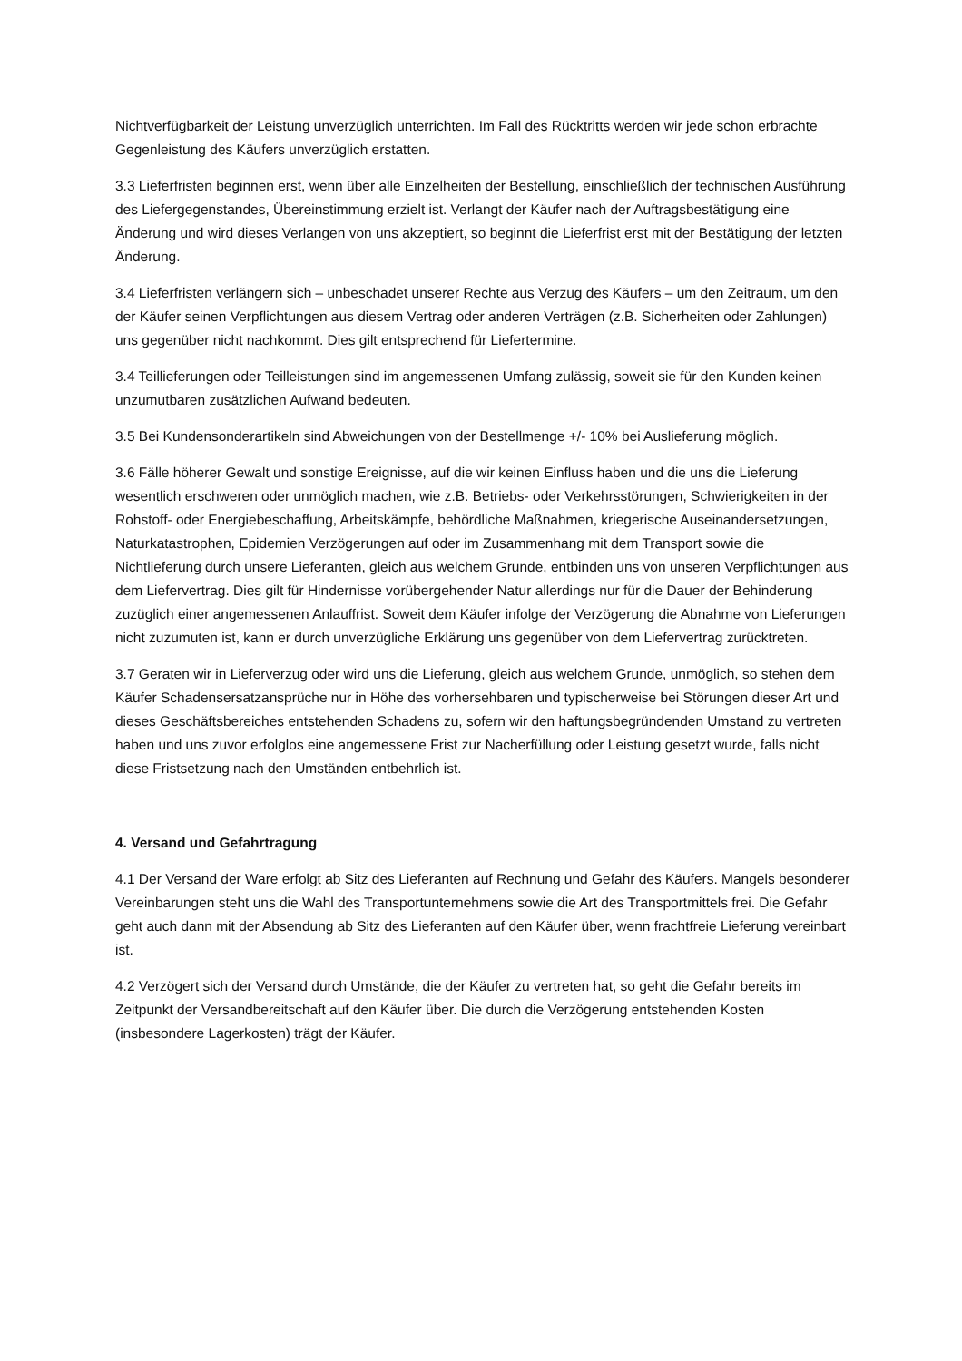Nichtverfügbarkeit der Leistung unverzüglich unterrichten. Im Fall des Rücktritts werden wir jede schon erbrachte Gegenleistung des Käufers unverzüglich erstatten.
3.3 Lieferfristen beginnen erst, wenn über alle Einzelheiten der Bestellung, einschließlich der technischen Ausführung des Liefergegenstandes, Übereinstimmung erzielt ist. Verlangt der Käufer nach der Auftragsbestätigung eine Änderung und wird dieses Verlangen von uns akzeptiert, so beginnt die Lieferfrist erst mit der Bestätigung der letzten Änderung.
3.4 Lieferfristen verlängern sich – unbeschadet unserer Rechte aus Verzug des Käufers – um den Zeitraum, um den der Käufer seinen Verpflichtungen aus diesem Vertrag oder anderen Verträgen (z.B. Sicherheiten oder Zahlungen) uns gegenüber nicht nachkommt. Dies gilt entsprechend für Liefertermine.
3.4 Teillieferungen oder Teilleistungen sind im angemessenen Umfang zulässig, soweit sie für den Kunden keinen unzumutbaren zusätzlichen Aufwand bedeuten.
3.5 Bei Kundensonderartikeln sind Abweichungen von der Bestellmenge +/- 10% bei Auslieferung möglich.
3.6 Fälle höherer Gewalt und sonstige Ereignisse, auf die wir keinen Einfluss haben und die uns die Lieferung wesentlich erschweren oder unmöglich machen, wie z.B. Betriebs- oder Verkehrsstörungen, Schwierigkeiten in der Rohstoff- oder Energiebeschaffung, Arbeitskämpfe, behördliche Maßnahmen, kriegerische Auseinandersetzungen, Naturkatastrophen, Epidemien Verzögerungen auf oder im Zusammenhang mit dem Transport sowie die Nichtlieferung durch unsere Lieferanten, gleich aus welchem Grunde, entbinden uns von unseren Verpflichtungen aus dem Liefervertrag. Dies gilt für Hindernisse vorübergehender Natur allerdings nur für die Dauer der Behinderung zuzüglich einer angemessenen Anlauffrist. Soweit dem Käufer infolge der Verzögerung die Abnahme von Lieferungen nicht zuzumuten ist, kann er durch unverzügliche Erklärung uns gegenüber von dem Liefervertrag zurücktreten.
3.7 Geraten wir in Lieferverzug oder wird uns die Lieferung, gleich aus welchem Grunde, unmöglich, so stehen dem Käufer Schadensersatzansprüche nur in Höhe des vorhersehbaren und typischerweise bei Störungen dieser Art und dieses Geschäftsbereiches entstehenden Schadens zu, sofern wir den haftungsbegründenden Umstand zu vertreten haben und uns zuvor erfolglos eine angemessene Frist zur Nacherfüllung oder Leistung gesetzt wurde, falls nicht diese Fristsetzung nach den Umständen entbehrlich ist.
4. Versand und Gefahrtragung
4.1 Der Versand der Ware erfolgt ab Sitz des Lieferanten auf Rechnung und Gefahr des Käufers. Mangels besonderer Vereinbarungen steht uns die Wahl des Transportunternehmens sowie die Art des Transportmittels frei. Die Gefahr geht auch dann mit der Absendung ab Sitz des Lieferanten auf den Käufer über, wenn frachtfreie Lieferung vereinbart ist.
4.2 Verzögert sich der Versand durch Umstände, die der Käufer zu vertreten hat, so geht die Gefahr bereits im Zeitpunkt der Versandbereitschaft auf den Käufer über. Die durch die Verzögerung entstehenden Kosten (insbesondere Lagerkosten) trägt der Käufer.